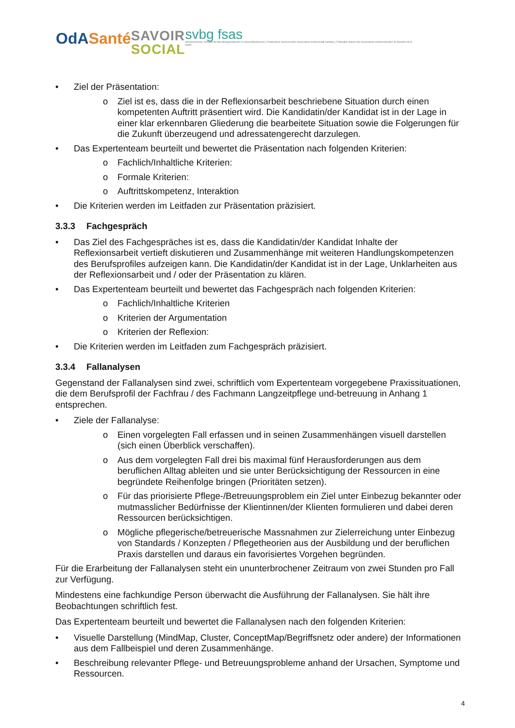OdASanté
SAVOIR
SOCIAL
svbg fsas
Schweizerischer Verband der Berufsorganisationen im Gesundheitswesen | Federazione Svizzera delle Associazioni professionali sanitarie | Fédération Suisse des Associations professionnelles du domaine de la Santé
Ziel der Präsentation:
o Ziel ist es, dass die in der Reflexionsarbeit beschriebene Situation durch einen kompetenten Auftritt präsentiert wird. Die Kandidatin/der Kandidat ist in der Lage in einer klar erkennbaren Gliederung die bearbeitete Situation sowie die Folgerungen für die Zukunft überzeugend und adressatengerecht darzulegen.
Das Expertenteam beurteilt und bewertet die Präsentation nach folgenden Kriterien:
o Fachlich/Inhaltliche Kriterien:
o Formale Kriterien:
o Auftrittskompetenz, Interaktion
Die Kriterien werden im Leitfaden zur Präsentation präzisiert.
3.3.3 Fachgespräch
Das Ziel des Fachgespräches ist es, dass die Kandidatin/der Kandidat Inhalte der Reflexionsarbeit vertieft diskutieren und Zusammenhänge mit weiteren Handlungskompetenzen des Berufsprofiles aufzeigen kann. Die Kandidatin/der Kandidat ist in der Lage, Unklarheiten aus der Reflexionsarbeit und / oder der Präsentation zu klären.
Das Expertenteam beurteilt und bewertet das Fachgespräch nach folgenden Kriterien:
o Fachlich/Inhaltliche Kriterien
o Kriterien der Argumentation
o Kriterien der Reflexion:
Die Kriterien werden im Leitfaden zum Fachgespräch präzisiert.
3.3.4 Fallanalysen
Gegenstand der Fallanalysen sind zwei, schriftlich vom Expertenteam vorgegebene Praxissituationen, die dem Berufsprofil der Fachfrau / des Fachmann Langzeitpflege und-betreuung in Anhang 1 entsprechen.
Ziele der Fallanalyse:
o Einen vorgelegten Fall erfassen und in seinen Zusammenhängen visuell darstellen (sich einen Überblick verschaffen).
o Aus dem vorgelegten Fall drei bis maximal fünf Herausforderungen aus dem beruflichen Alltag ableiten und sie unter Berücksichtigung der Ressourcen in eine begründete Reihenfolge bringen (Prioritäten setzen).
o Für das priorisierte Pflege-/Betreuungsproblem ein Ziel unter Einbezug bekannter oder mutmasslicher Bedürfnisse der Klientinnen/der Klienten formulieren und dabei deren Ressourcen berücksichtigen.
o Mögliche pflegerische/betreuerische Massnahmen zur Zielerreichung unter Einbezug von Standards / Konzepten / Pflegetheorien aus der Ausbildung und der beruflichen Praxis darstellen und daraus ein favorisiertes Vorgehen begründen.
Für die Erarbeitung der Fallanalysen steht ein ununterbrochener Zeitraum von zwei Stunden pro Fall zur Verfügung.
Mindestens eine fachkundige Person überwacht die Ausführung der Fallanalysen. Sie hält ihre Beobachtungen schriftlich fest.
Das Expertenteam beurteilt und bewertet die Fallanalysen nach den folgenden Kriterien:
Visuelle Darstellung (MindMap, Cluster, ConceptMap/Begriffsnetz oder andere) der Informationen aus dem Fallbeispiel und deren Zusammenhänge.
Beschreibung relevanter Pflege- und Betreuungsprobleme anhand der Ursachen, Symptome und Ressourcen.
4